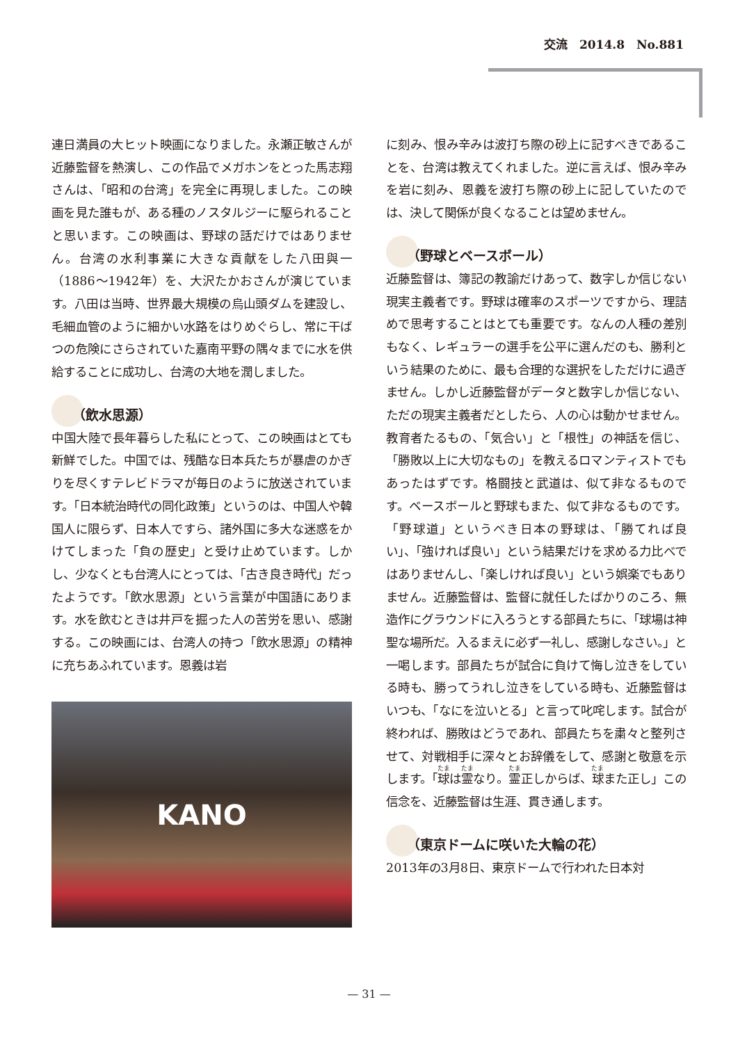交流　2014.8　No.881
連日満員の大ヒット映画になりました。永瀬正敏さんが近藤監督を熱演し、この作品でメガホンをとった馬志翔さんは、「昭和の台湾」を完全に再現しました。この映画を見た誰もが、ある種のノスタルジーに駆られることと思います。この映画は、野球の話だけではありません。台湾の水利事業に大きな貢献をした八田與一（1886～1942年）を、大沢たかおさんが演じています。八田は当時、世界最大規模の烏山頭ダムを建設し、毛細血管のように細かい水路をはりめぐらし、常に干ばつの危険にさらされていた嘉南平野の隅々までに水を供給することに成功し、台湾の大地を潤しました。
（飲水思源）
中国大陸で長年暮らした私にとって、この映画はとても新鮮でした。中国では、残酷な日本兵たちが暴虐のかぎりを尽くすテレビドラマが毎日のように放送されています。「日本統治時代の同化政策」というのは、中国人や韓国人に限らず、日本人ですら、諸外国に多大な迷惑をかけてしまった「負の歴史」と受け止めています。しかし、少なくとも台湾人にとっては、「古き良き時代」だったようです。「飲水思源」という言葉が中国語にあります。水を飲むときは井戸を掘った人の苦労を思い、感謝する。この映画には、台湾人の持つ「飲水思源」の精神に充ちあふれています。恩義は岩
KANO
に刻み、恨み辛みは波打ち際の砂上に記すべきであることを、台湾は教えてくれました。逆に言えば、恨み辛みを岩に刻み、恩義を波打ち際の砂上に記していたのでは、決して関係が良くなることは望めません。
（野球とベースボール）
近藤監督は、簿記の教諭だけあって、数字しか信じない現実主義者です。野球は確率のスポーツですから、理詰めで思考することはとても重要です。なんの人種の差別もなく、レギュラーの選手を公平に選んだのも、勝利という結果のために、最も合理的な選択をしただけに過ぎません。しかし近藤監督がデータと数字しか信じない、ただの現実主義者だとしたら、人の心は動かせません。教育者たるもの、「気合い」と「根性」の神話を信じ、「勝敗以上に大切なもの」を教えるロマンティストでもあったはずです。格闘技と武道は、似て非なるものです。ベースボールと野球もまた、似て非なるものです。「野球道」というべき日本の野球は、「勝てれば良い」、「強ければ良い」という結果だけを求める力比べではありませんし、「楽しければ良い」という娯楽でもありません。近藤監督は、監督に就任したばかりのころ、無造作にグラウンドに入ろうとする部員たちに、「球場は神聖な場所だ。入るまえに必ず一礼し、感謝しなさい。」と一喝します。部員たちが試合に負けて悔し泣きをしている時も、勝ってうれし泣きをしている時も、近藤監督はいつも、「なにを泣いとる」と言って叱咤します。試合が終われば、勝敗はどうであれ、部員たちを粛々と整列させて、対戦相手に深々とお辞儀をして、感謝と敬意を示します。「球は霊なり。霊正しからば、球また正し」この信念を、近藤監督は生涯、貫き通します。
（東京ドームに咲いた大輪の花）
2013年の3月8日、東京ドームで行われた日本対
— 31 —